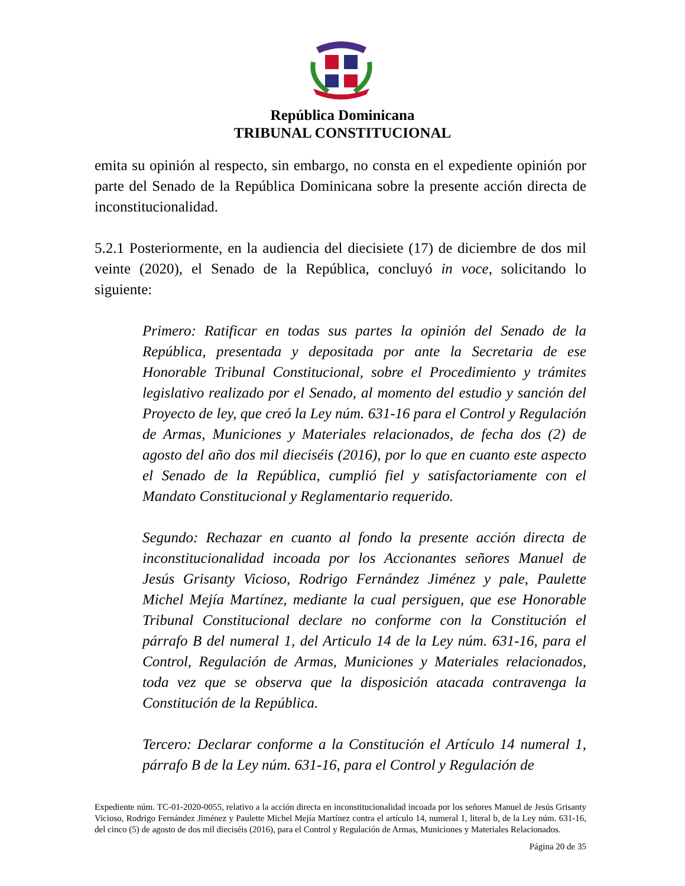República Dominicana
TRIBUNAL CONSTITUCIONAL
emita su opinión al respecto, sin embargo, no consta en el expediente opinión por parte del Senado de la República Dominicana sobre la presente acción directa de inconstitucionalidad.
5.2.1 Posteriormente, en la audiencia del diecisiete (17) de diciembre de dos mil veinte (2020), el Senado de la República, concluyó in voce, solicitando lo siguiente:
Primero: Ratificar en todas sus partes la opinión del Senado de la República, presentada y depositada por ante la Secretaria de ese Honorable Tribunal Constitucional, sobre el Procedimiento y trámites legislativo realizado por el Senado, al momento del estudio y sanción del Proyecto de ley, que creó la Ley núm. 631-16 para el Control y Regulación de Armas, Municiones y Materiales relacionados, de fecha dos (2) de agosto del año dos mil dieciséis (2016), por lo que en cuanto este aspecto el Senado de la República, cumplió fiel y satisfactoriamente con el Mandato Constitucional y Reglamentario requerido.
Segundo: Rechazar en cuanto al fondo la presente acción directa de inconstitucionalidad incoada por los Accionantes señores Manuel de Jesús Grisanty Vicioso, Rodrigo Fernández Jiménez y pale, Paulette Michel Mejía Martínez, mediante la cual persiguen, que ese Honorable Tribunal Constitucional declare no conforme con la Constitución el párrafo B del numeral 1, del Articulo 14 de la Ley núm. 631-16, para el Control, Regulación de Armas, Municiones y Materiales relacionados, toda vez que se observa que la disposición atacada contravenga la Constitución de la República.
Tercero: Declarar conforme a la Constitución el Artículo 14 numeral 1, párrafo B de la Ley núm. 631-16, para el Control y Regulación de
Expediente núm. TC-01-2020-0055, relativo a la acción directa en inconstitucionalidad incoada por los señores Manuel de Jesús Grisanty Vicioso, Rodrigo Fernández Jiménez y Paulette Michel Mejía Martínez contra el artículo 14, numeral 1, literal b, de la Ley núm. 631-16, del cinco (5) de agosto de dos mil dieciséis (2016), para el Control y Regulación de Armas, Municiones y Materiales Relacionados.
Página 20 de 35